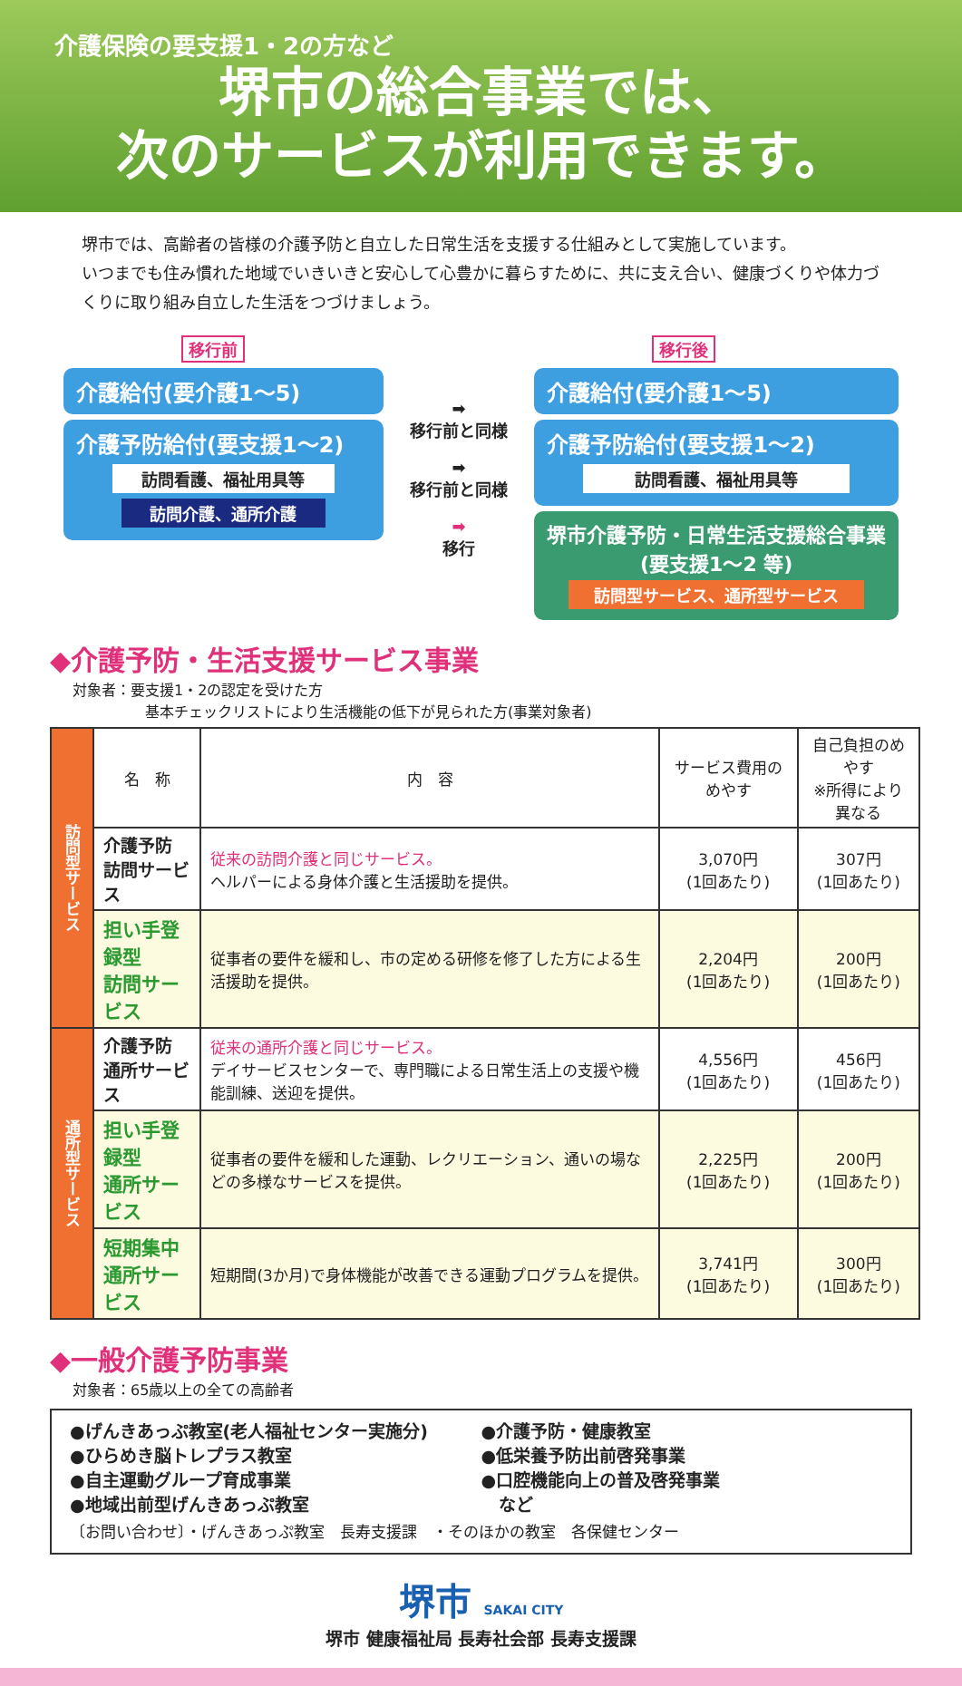介護保険の要支援1・2の方など
堺市の総合事業では、
次のサービスが利用できます。
堺市では、高齢者の皆様の介護予防と自立した日常生活を支援する仕組みとして実施しています。
いつまでも住み慣れた地域でいきいきと安心して心豊かに暮らすために、共に支え合い、健康づくりや体力づくりに取り組み自立した生活をつづけましょう。
移行前
介護給付(要介護1～5)
介護予防給付(要支援1～2)
訪問看護、福祉用具等
訪問介護、通所介護
➡
移行前と同様
➡
移行前と同様
➡
移行
移行後
介護給付(要介護1～5)
介護予防給付(要支援1～2)
訪問看護、福祉用具等
堺市介護予防・日常生活支援総合事業
(要支援1～2 等)
訪問型サービス、通所型サービス
◆介護予防・生活支援サービス事業
対象者：要支援1・2の認定を受けた方
　　　　　基本チェックリストにより生活機能の低下が見られた方(事業対象者)
| 訪問型サービス | 名 称 | 内 容 | サービス費用のめやす | 自己負担のめやす ※所得により異なる |
| | 介護予防 訪問サービス | 従来の訪問介護と同じサービス。 ヘルパーによる身体介護と生活援助を提供。 | 3,070円 (1回あたり) | 307円 (1回あたり) |
| | 担い手登録型 訪問サービス | 従事者の要件を緩和し、市の定める研修を修了した方による生活援助を提供。 | 2,204円 (1回あたり) | 200円 (1回あたり) |
| 通所型サービス | 介護予防 通所サービス | 従来の通所介護と同じサービス。 デイサービスセンターで、専門職による日常生活上の支援や機能訓練、送迎を提供。 | 4,556円 (1回あたり) | 456円 (1回あたり) |
| | 担い手登録型 通所サービス | 従事者の要件を緩和した運動、レクリエーション、通いの場などの多様なサービスを提供。 | 2,225円 (1回あたり) | 200円 (1回あたり) |
| | 短期集中 通所サービス | 短期間(3か月)で身体機能が改善できる運動プログラムを提供。 | 3,741円 (1回あたり) | 300円 (1回あたり) |
◆一般介護予防事業
対象者：65歳以上の全ての高齢者
●げんきあっぷ教室(老人福祉センター実施分)
●介護予防・健康教室
●ひらめき脳トレプラス教室
●低栄養予防出前啓発事業
●自主運動グループ育成事業
●口腔機能向上の普及啓発事業
●地域出前型げんきあっぷ教室
　など
〔お問い合わせ〕・げんきあっぷ教室　長寿支援課　・そのほかの教室　各保健センター
堺市 SAKAI CITY
堺市 健康福祉局 長寿社会部 長寿支援課